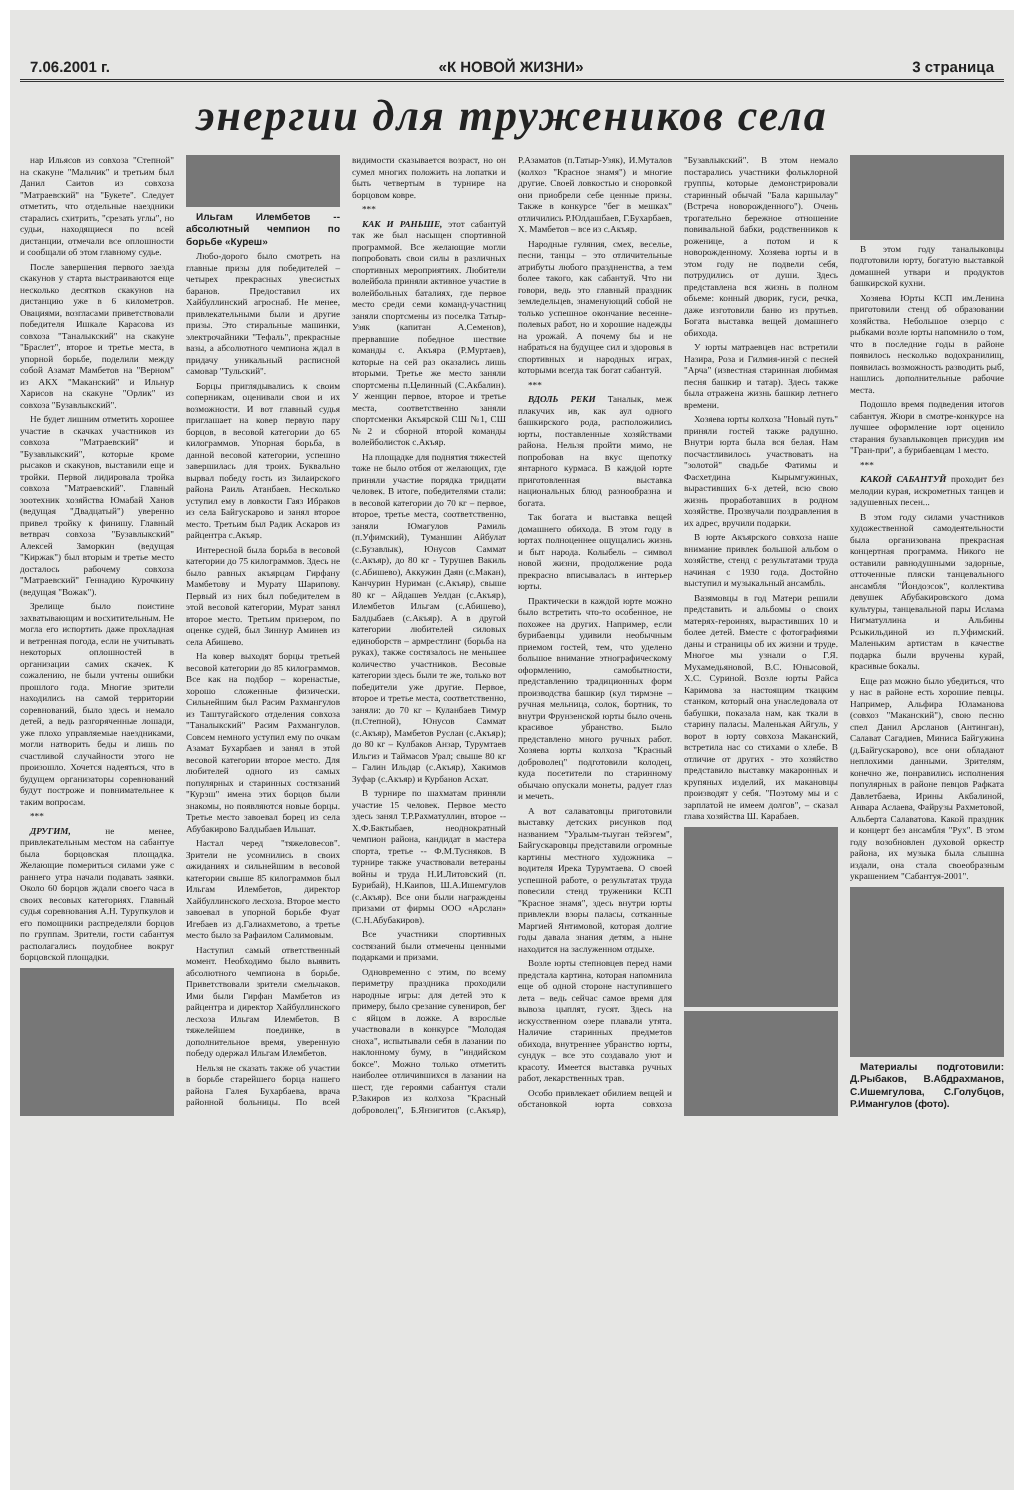7.06.2001 г. «К НОВОЙ ЖИЗНИ» 3 страница
энергии для тружеников села
нар Ильясов из совхоза "Степной" на скакуне "Мальчик" и третьим был Данил Саитов из совхоза "Матраевский" на "Букете". Следует отметить, что отдельные наездники старались схитрить, "срезать углы", но судьи, находящиеся по всей дистанции, отмечали все оплошности и сообщали об этом главному судье.
После завершения первого заезда скакунов у старта выстраиваются еще несколько десятков скакунов на дистанцию уже в 6 километров. Овациями, возгласами приветствовали победителя Ишкале Карасова из совхоза "Таналыкский" на скакуне "Браслет", второе и третье места, в упорной борьбе, поделили между собой Азамат Мамбетов на "Верном" из АКХ "Маканский" и Ильнур Харисов на скакуне "Орлик" из совхоза "Бузавлыкский".
Не будет лишним отметить хорошее участие в скачках участников из совхоза "Матраевский" и "Бузавлыкский", которые кроме рысаков и скакунов, выставили еще и тройки. Первой лидировала тройка совхоза "Матраевский". Главный зоотехник хозяйства Юмабай Ханов (ведущая "Двадцатый") уверенно привел тройку к финишу. Главный ветврач совхоза "Бузавлыкский" Алексей Заморкин (ведущая "Киржак") был вторым и третье место досталось рабочему совхоза "Матраевский" Геннадию Курочкину (ведущая "Вожак").
Зрелище было поистине захватывающим и восхитительным. Не могла его испортить даже прохладная и ветренная погода, если не учитывать некоторых оплошностей в организации самих скачек. К сожалению, не были учтены ошибки прошлого года. Многие зрители находились на самой территории соревнований, было здесь и немало детей, а ведь разгоряченные лошади, уже плохо управляемые наездниками, могли натворить беды и лишь по счастливой случайности этого не произошло. Хочется надеяться, что в будущем организаторы соревнований будут построже и повнимательнее к таким вопросам.
***
ДРУГИМ, не менее, привлекательным местом на сабантуе была борцовская площадка. Желающие помериться силами уже с раннего утра начали подавать заявки. Около 60 борцов ждали своего часа в своих весовых категориях. Главный судья соревнования А.Н. Турупкулов и его помощники распределяли борцов по группам. Зрители, гости сабантуя располагались поудобнее вокруг борцовской площадки.
Ильгам Илембетов -- абсолютный чемпион по борьбе «Куреш»
Любо-дорого было смотреть на главные призы для победителей – четырех прекрасных увесистых баранов. Предоставил их Хайбуллинский агроснаб. Не менее, привлекательными были и другие призы. Это стиральные машинки, электрочайники "Тефаль", прекрасные вазы, а абсолютного чемпиона ждал в придачу уникальный расписной самовар "Тульский".
Борцы приглядывались к своим соперникам, оценивали свои и их возможности. И вот главный судья приглашает на ковер первую пару борцов, в весовой категории до 65 килограммов. Упорная борьба, в данной весовой категории, успешно завершилась для троих. Буквально вырвал победу гость из Зилаирского района Раиль Атанбаев. Несколько уступил ему в ловкости Гаяз Ибраков из села Байгускарово и занял второе место. Третьим был Радик Аскаров из райцентра с.Акъяр.
Интересной была борьба в весовой категории до 75 килограммов. Здесь не было равных акъярцам Гирфану Мамбетову и Мурату Шарипову. Первый из них был победителем в этой весовой категории, Мурат занял второе место. Третьим призером, по оценке судей, был Зиннур Аминев из села Абишево.
На ковер выходят борцы третьей весовой категории до 85 килограммов. Все как на подбор – коренастые, хорошо сложенные физически. Сильнейшим был Расим Рахмангулов из Таштугайского отделения совхоза "Таналыкский" Расим Рахмангулов. Совсем немного уступил ему по очкам Азамат Бухарбаев и занял в этой весовой категории второе место. Для любителей одного из самых популярных и старинных состязаний "Курэш" имена этих борцов были знакомы, но появляются новые борцы. Третье место завоевал борец из села Абубакирово Балдыбаев Ильшат.
Настал черед "тяжеловесов". Зрители не усомнились в своих ожиданиях и сильнейшим в весовой категории свыше 85 килограммов был Ильгам Илембетов, директор Хайбуллинского лесхоза. Второе место завоевал в упорной борьбе Фуат Игебаев из д.Галиахметово, а третье место было за Рафаилом Салимовым.
Наступил самый ответственный момент. Необходимо было выявить абсолютного чемпиона в борьбе. Приветствовали зрители смельчаков. Ими были Гирфан Мамбетов из райцентра и директор Хайбуллинского лесхоза Ильгам Илембетов. В тяжелейшем поединке, в дополнительное время, уверенную победу одержал Ильгам Илембетов.
Нельзя не сказать также об участии в борьбе старейшего борца нашего района Галея Бухарбаева, врача районной больницы. По всей видимости сказывается возраст, но он сумел многих положить на лопатки и быть четвертым в турнире на борцовом ковре.
***
КАК И РАНЬШЕ, этот сабантуй так же был насыщен спортивной программой. Все желающие могли попробовать свои силы в различных спортивных мероприятиях. Любители волейбола приняли активное участие в волейбольных баталиях, где первое место среди семи команд-участниц заняли спортсмены из поселка Татыр-Узяк (капитан А.Семенов), прервавшие победное шествие команды с. Акъяра (Р.Муртаев), которые на сей раз оказались лишь вторыми. Третье же место заняли спортсмены п.Целинный (С.Акбалин). У женщин первое, второе и третье места, соответственно заняли спортсменки Акъярской СШ №1, СШ №2 и сборной второй команды волейболисток с.Акъяр.
На площадке для поднятия тяжестей тоже не было отбоя от желающих, где приняли участие порядка тридцати человек. В итоге, победителями стали: в весовой категории до 70 кг – первое, второе, третье места, соответственно, заняли Юмагулов Рамиль (п.Уфимский), Туманшин Айбулат (с.Бузавлык), Юнусов Саммат (с.Акъяр), до 80 кг - Турушев Вакиль (с.Абишево), Аккужин Даян (с.Макан), Канчурин Нуриман (с.Акъяр), свыше 80 кг – Айдашев Уелдан (с.Акъяр), Илембетов Ильгам (с.Абишево), Балдыбаев (с.Акъяр). А в другой категории любителей силовых единоборств – армрестлинг (борьба на руках), также состязалось не меньшее количество участников. Весовые категории здесь были те же, только вот победители уже другие. Первое, второе и третье места, соответственно, заняли: до 70 кг – Куланбаев Тимур (п.Степной), Юнусов Саммат (с.Акъяр), Мамбетов Руслан (с.Акъяр); до 80 кг – Кулбаков Анзар, Турумтаев Ильгиз и Таймасов Урал; свыше 80 кг – Галин Ильдар (с.Акъяр), Хакимов Зуфар (с.Акъяр) и Курбанов Асхат.
В турнире по шахматам приняли участие 15 человек. Первое место здесь занял Т.Р.Рахматуллин, второе -- Х.Ф.Бактыбаев, неоднократный чемпион района, кандидат в мастера спорта, третье -- Ф.М.Тусняков. В турнире также участвовали ветераны войны и труда Н.И.Литовский (п. Бурибай), Н.Каипов, Ш.А.Ишемгулов (с.Акъяр). Все они были награждены призами от фирмы ООО «Арслан» (С.Н.Абубакиров).
Все участники спортивных состязаний были отмечены ценными подарками и призами.
Одновременно с этим, по всему периметру праздника проходили народные игры: для детей это к примеру, было срезание сувениров, бег с яйцом в ложке. А взрослые участвовали в конкурсе "Молодая сноха", испытывали себя в лазании по наклонному буму, в "индийском боксе". Можно только отметить наиболее отличившихся в лазании на шест, где героями сабантуя стали Р.Закиров из колхоза "Красный доброволец", Б.Янзигитов (с.Акъяр), Р.Азаматов (п.Татыр-Узяк), И.Муталов (колхоз "Красное знамя") и многие другие. Своей ловкостью и сноровкой они приобрели себе ценные призы. Также в конкурсе "бег в мешках" отличились Р.Юлдашбаев, Г.Бухарбаев, Х. Мамбетов – все из с.Акъяр.
Народные гуляния, смех, веселье, песни, танцы – это отличительные атрибуты любого праздненства, а тем более такого, как сабантуй. Что ни говори, ведь это главный праздник земледельцев, знаменующий собой не только успешное окончание весенне-полевых работ, но и хорошие надежды на урожай. А почему бы и не набраться на будущее сил и здоровья в спортивных и народных играх, которыми всегда так богат сабантуй.
***
ВДОЛЬ РЕКИ Таналык, меж плакучих ив, как аул одного башкирского рода, расположились юрты, поставленные хозяйствами района. Нельзя пройти мимо, не попробовав на вкус щепотку янтарного курмаса. В каждой юрте приготовленная выставка национальных блюд разнообразна и богата.
Так богата и выставка вещей домашнего обихода. В этом году в юртах полноценнее ощущались жизнь и быт народа. Колыбель – символ новой жизни, продолжение рода прекрасно вписывалась в интерьер юрты.
Практически в каждой юрте можно было встретить что-то особенное, не похожее на других. Например, если бурибаевцы удивили необычным приемом гостей, тем, что уделено большое внимание этнографическому оформлению, самобытности, представлению традиционных форм производства башкир (кул тирмэне – ручная мельница, солок, бортник, то внутри Фрунзенской юрты было очень красивое убранство. Было представлено много ручных работ. Хозяева юрты колхоза "Красный доброволец" подготовили колодец, куда посетители по старинному обычаю опускали монеты, радует глаз и мечеть.
А вот салаватовцы приготовили выставку детских рисунков под названием "Уралым-тыуган тейэгем", Байгускаровцы представили огромные картины местного художника – водителя Ирека Турумтаева. О своей успешной работе, о результатах труда повесили стенд труженики КСП "Красное знамя", здесь внутри юрты привлекли взоры паласы, сотканные Маргией Янтимовой, которая долгие годы давала знания детям, а ныне находится на заслуженном отдыхе.
Возле юрты степновцев перед нами предстала картина, которая напомнила еще об одной стороне наступившего лета – ведь сейчас самое время для вывоза цыплят, гусят. Здесь на искусственном озере плавали утята. Наличие старинных предметов обихода, внутреннее убранство юрты, сундук – все это создавало уют и красоту. Имеется выставка ручных работ, лекарственных трав.
Особо привлекает обилием вещей и обстановкой юрта совхоза "Бузавлыкский". В этом немало постарались участники фольклорной группы, которые демонстрировали старинный обычай "Бала каршылау" (Встреча новорожденного"). Очень трогательно бережное отношение повивальной бабки, родственников к роженице, а потом и к новорожденному. Хозяева юрты и в этом году не подвели себя, потрудились от души. Здесь представлена вся жизнь в полном обьеме: конный дворик, гуси, речка, даже изготовили баню из прутьев. Богата выставка вещей домашнего обихода.
У юрты матраевцев нас встретили Назира, Роза и Гилмия-инэй с песней "Арча" (известная старинная любимая песня башкир и татар). Здесь также была отражена жизнь башкир летнего времени.
Хозяева юрты колхоза "Новый путь" приняли гостей также радушно. Внутри юрта была вся белая. Нам посчастливилось участвовать на "золотой" свадьбе Фатимы и Фасхетдина Кырымгужиных, вырастивших 6-х детей, всю свою жизнь проработавших в родном хозяйстве. Прозвучали поздравления в их адрес, вручили подарки.
В юрте Акъярского совхоза наше внимание привлек большой альбом о хозяйстве, стенд с результатами труда начиная с 1930 года. Достойно выступил и музыкальный ансамбль.
Вазямовцы в год Матери решили представить и альбомы о своих матерях-героинях, вырастивших 10 и более детей. Вместе с фотографиями даны и страницы об их жизни и труде. Многое мы узнали о Г.Я. Мухамедьяновой, В.С. Юнысовой, Х.С. Суриной. Возле юрты Райса Каримова за настоящим ткацким станком, который она унаследовала от бабушки, показала нам, как ткали в старину паласы. Маленькая Айгуль, у ворот в юрту совхоза Маканский, встретила нас со стихами о хлебе. В отличие от других - это хозяйство представило выставку макаронных и крупяных изделий, их макановцы производят у себя. "Поэтому мы и с зарплатой не имеем долгов", – сказал глава хозяйства Ш. Карабаев.
В этом году таналыковцы подготовили юрту, богатую выставкой домашней утвари и продуктов башкирской кухни.
Хозяева Юрты КСП им.Ленина приготовили стенд об образовании хозяйства. Небольшое озерцо с рыбками возле юрты напомнило о том, что в последние годы в районе появилось несколько водохранилищ, появилась возможность разводить рыб, нашлись дополнительные рабочие места.
Подошло время подведения итогов сабантуя. Жюри в смотре-конкурсе на лучшее оформление юрт оценило старания бузавлыковцев присудив им "Гран-при", а бурибаевцам 1 место.
***
КАКОЙ САБАНТУЙ проходит без мелодии курая, искрометных танцев и задушевных песен...
В этом году силами участников художественной самодеятельности была организована прекрасная концертная программа. Никого не оставили равнодушными задорные, отточенные пляски танцевального ансамбля "Йондозсок", коллектива девушек Абубакировского дома культуры, танцевальной пары Ислама Нигматуллина и Альбины Рсыкильдиной из п.Уфимский. Маленьким артистам в качестве подарка были вручены курай, красивые бокалы.
Еще раз можно было убедиться, что у нас в районе есть хорошие певцы. Например, Альфира Юламанова (совхоз "Маканский"), свою песню спел Данил Арсланов (Антинган), Салават Сагадиев, Миниса Байгужина (д.Байгускарово), все они обладают неплохими данными. Зрителям, конечно же, понравились исполнения популярных в районе певцов Рафката Давлетбаева, Ирины Акбалиной, Анвара Аслаева, Файрузы Рахметовой, Альберта Салаватова. Какой праздник и концерт без ансамбля "Рух". В этом году возобновлен духовой оркестр района, их музыка была слышна издали, она стала своеобразным украшением "Сабантуя-2001".
Материалы подготовили: Д.Рыбаков, В.Абдрахманов, С.Ишемгулова, С.Голубцов, Р.Имангулов (фото).